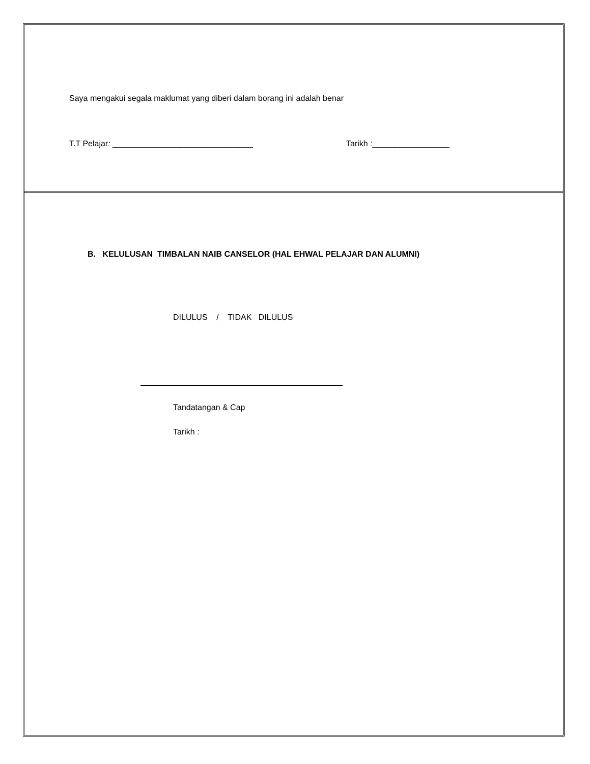Saya mengakui segala maklumat yang diberi dalam borang ini adalah benar
T.T Pelajar: _______________________________
Tarikh :_________________
B. KELULUSAN TIMBALAN NAIB CANSELOR (HAL EHWAL PELAJAR DAN ALUMNI)
DILULUS / TIDAK DILULUS
Tandatangan & Cap
Tarikh :